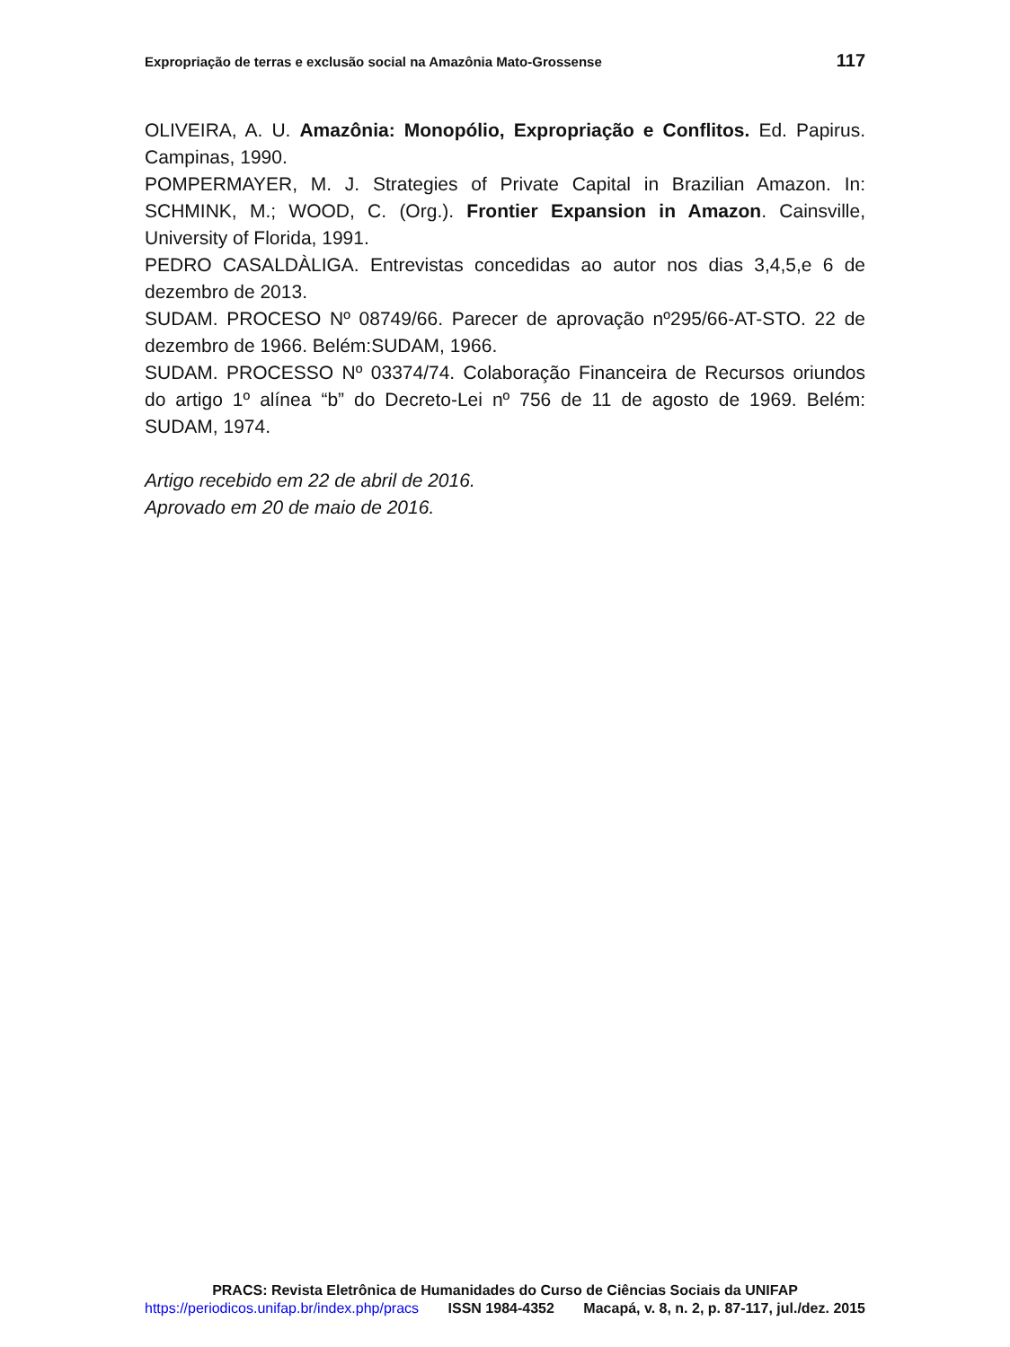Expropriação de terras e exclusão social na Amazônia Mato-Grossense 117
OLIVEIRA, A. U. Amazônia: Monopólio, Expropriação e Conflitos. Ed. Papirus. Campinas, 1990.
POMPERMAYER, M. J. Strategies of Private Capital in Brazilian Amazon. In: SCHMINK, M.; WOOD, C. (Org.). Frontier Expansion in Amazon. Cainsville, University of Florida, 1991.
PEDRO CASALDÀLIGA. Entrevistas concedidas ao autor nos dias 3,4,5,e 6 de dezembro de 2013.
SUDAM. PROCESO Nº 08749/66. Parecer de aprovação nº295/66-AT-STO. 22 de dezembro de 1966. Belém:SUDAM, 1966.
SUDAM. PROCESSO Nº 03374/74. Colaboração Financeira de Recursos oriundos do artigo 1º alínea “b” do Decreto-Lei nº 756 de 11 de agosto de 1969. Belém: SUDAM, 1974.
Artigo recebido em 22 de abril de 2016.
Aprovado em 20 de maio de 2016.
PRACS: Revista Eletrônica de Humanidades do Curso de Ciências Sociais da UNIFAP
https://periodicos.unifap.br/index.php/pracs ISSN 1984-4352 Macapá, v. 8, n. 2, p. 87-117, jul./dez. 2015